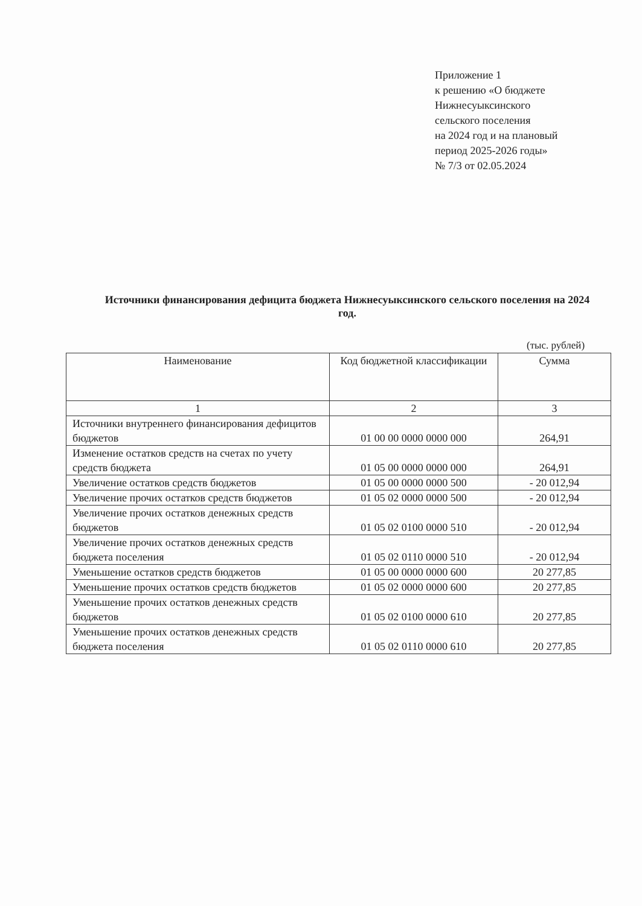Приложение 1
к решению «О бюджете
Нижнесуыксинского
сельского поселения
на 2024 год и на плановый
период 2025-2026 годы»
№ 7/3 от 02.05.2024
Источники финансирования дефицита бюджета Нижнесуыксинского сельского поселения на 2024 год.
(тыс. рублей)
| Наименование | Код бюджетной классификации | Сумма |
| --- | --- | --- |
| 1 | 2 | 3 |
| Источники внутреннего финансирования дефицитов бюджетов | 01 00 00 0000 0000 000 | 264,91 |
| Изменение остатков средств на счетах по учету средств бюджета | 01 05 00 0000 0000 000 | 264,91 |
| Увеличение остатков средств бюджетов | 01 05 00 0000 0000 500 | - 20 012,94 |
| Увеличение прочих остатков средств бюджетов | 01 05 02 0000 0000 500 | - 20 012,94 |
| Увеличение прочих остатков денежных средств бюджетов | 01 05 02 0100 0000 510 | - 20 012,94 |
| Увеличение прочих остатков денежных средств бюджета поселения | 01 05 02 0110 0000 510 | - 20 012,94 |
| Уменьшение остатков средств бюджетов | 01 05 00 0000 0000 600 | 20 277,85 |
| Уменьшение прочих остатков средств бюджетов | 01 05 02 0000 0000 600 | 20 277,85 |
| Уменьшение прочих остатков денежных средств бюджетов | 01 05 02 0100 0000 610 | 20 277,85 |
| Уменьшение прочих остатков денежных средств бюджета поселения | 01 05 02 0110 0000 610 | 20 277,85 |